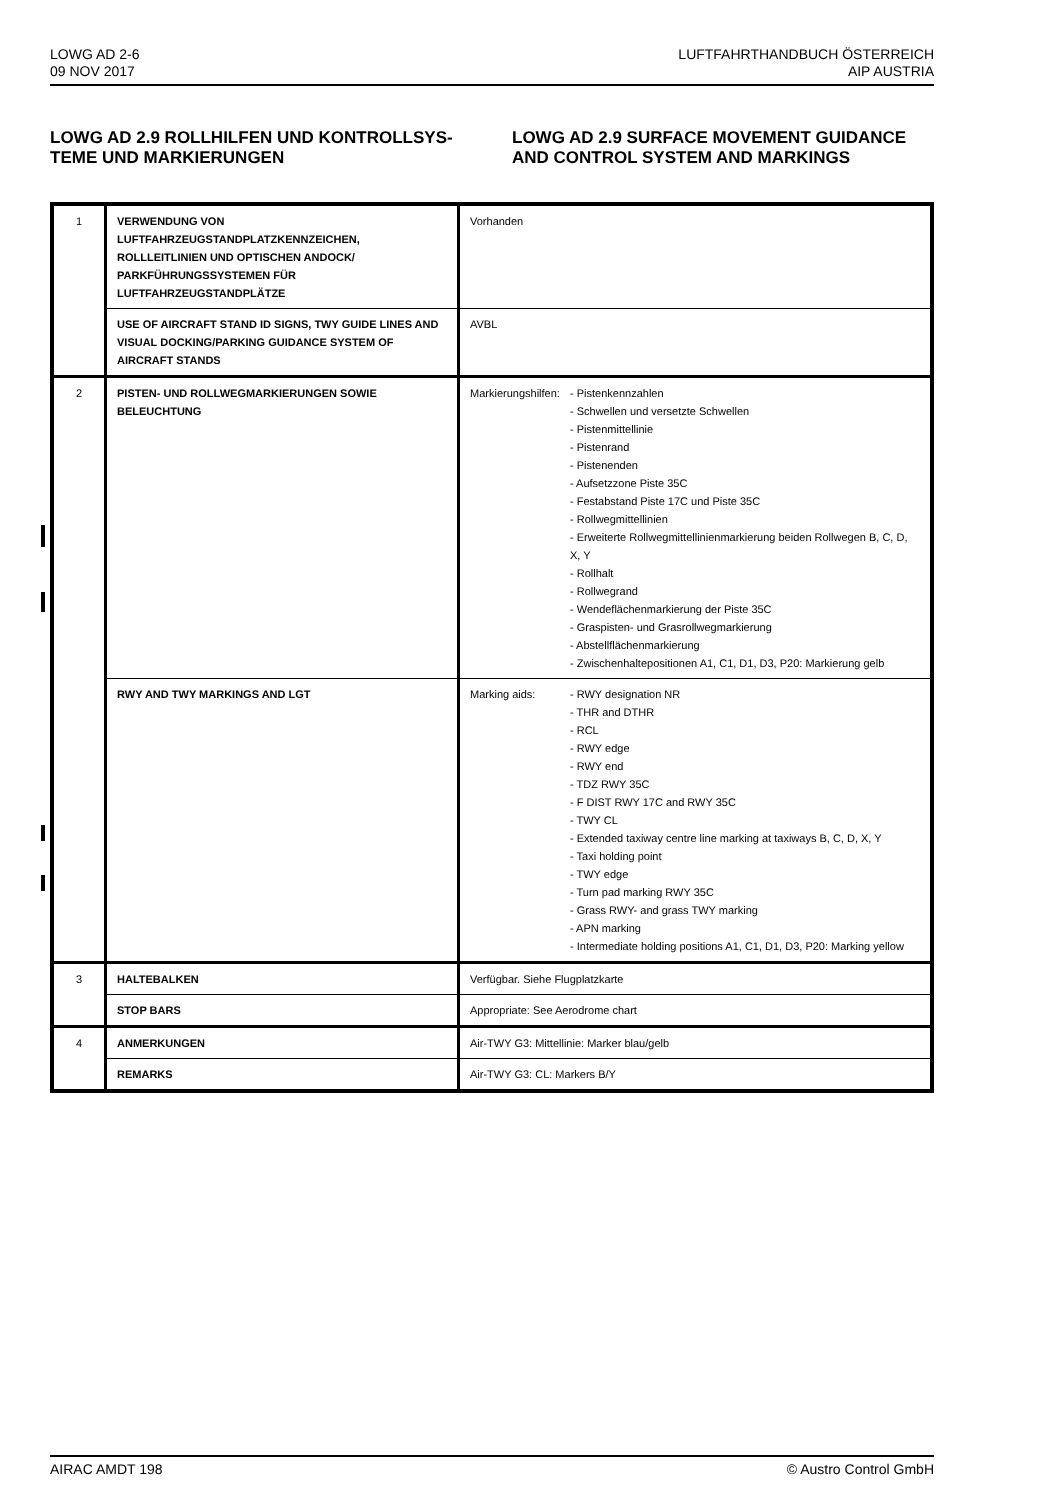LOWG AD 2-6
09 NOV 2017
LUFTFAHRTHANDBUCH ÖSTERREICH
AIP AUSTRIA
LOWG AD 2.9 ROLLHILFEN UND KONTROLLSYS-TEME UND MARKIERUNGEN
LOWG AD 2.9 SURFACE MOVEMENT GUIDANCE AND CONTROL SYSTEM AND MARKINGS
| 1 | VERWENDUNG VON LUFTFAHRZEUGSTANDPLATZKENNZEICHEN, ROLLLEITLINIEN UND OPTISCHEN ANDOCK/ PARKFÜHRUNGSSYSTEMEN FÜR LUFTFAHRZEUGSTANDPLÄTZE | Vorhanden |
| | USE OF AIRCRAFT STAND ID SIGNS, TWY GUIDE LINES AND VISUAL DOCKING/PARKING GUIDANCE SYSTEM OF AIRCRAFT STANDS | AVBL |
| 2 | PISTEN- UND ROLLWEGMARKIERUNGEN SOWIE BELEUCHTUNG | Markierungshilfen: - Pistenkennzahlen - Schwellen und versetzte Schwellen - Pistenmittellinie - Pistenrand - Pistenenden - Aufsetzzone Piste 35C - Festabstand Piste 17C und Piste 35C - Rollwegmittellinien - Erweiterte Rollwegmittellinienmarkierung beiden Rollwegen B, C, D, X, Y - Rollhalt - Rollwegrand - Wendeflächenmarkierung der Piste 35C - Graspisten- und Grasrollwegmarkierung - Abstellflächenmarkierung - Zwischenhaltepositionen A1, C1, D1, D3, P20: Markierung gelb |
| | RWY AND TWY MARKINGS AND LGT | Marking aids: - RWY designation NR - THR and DTHR - RCL - RWY edge - RWY end - TDZ RWY 35C - F DIST RWY 17C and RWY 35C - TWY CL - Extended taxiway centre line marking at taxiways B, C, D, X, Y - Taxi holding point - TWY edge - Turn pad marking RWY 35C - Grass RWY- and grass TWY marking - APN marking - Intermediate holding positions A1, C1, D1, D3, P20: Marking yellow |
| 3 | HALTEBALKEN | Verfügbar. Siehe Flugplatzkarte |
| | STOP BARS | Appropriate: See Aerodrome chart |
| 4 | ANMERKUNGEN | Air-TWY G3: Mittellinie: Marker blau/gelb |
| | REMARKS | Air-TWY G3: CL: Markers B/Y |
AIRAC AMDT 198 © Austro Control GmbH